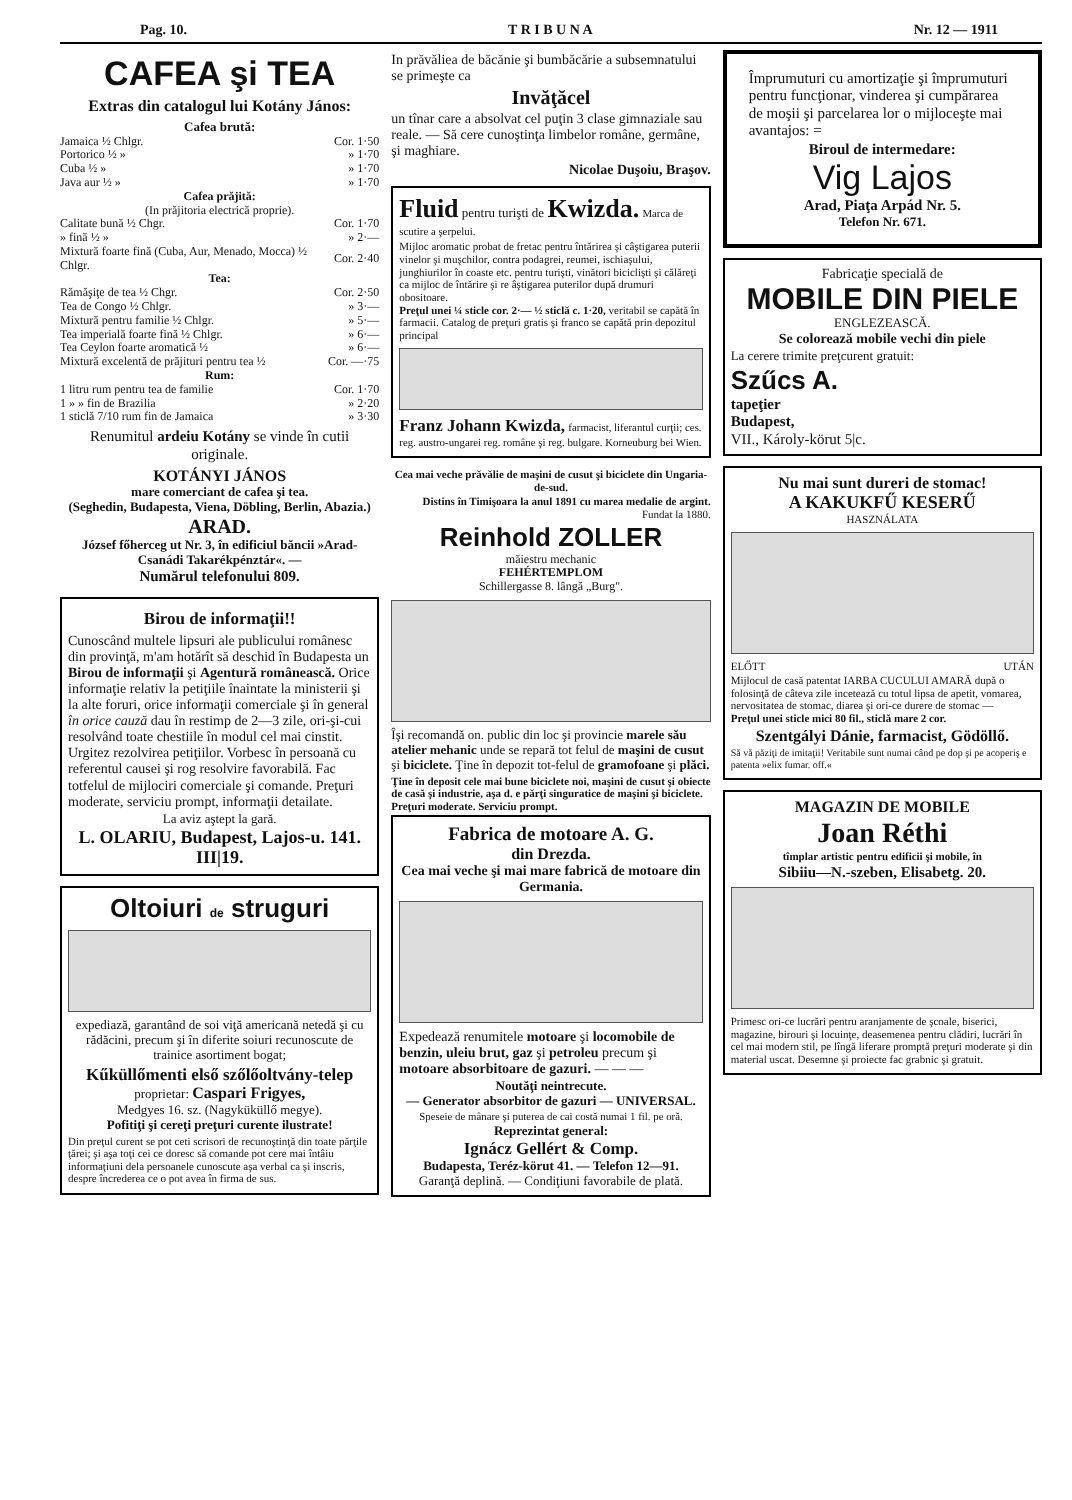Pag. 10. T R I B U N A Nr. 12 — 1911
CAFEA şi TEA
Extras din catalogul lui Kotány János:
Cafea brută:
| Jamaica ½ Chlgr. | Cor. 1·50 |
| Portorico ½ » | » 1·70 |
| Cuba ½ » | » 1·70 |
| Java aur ½ » | » 1·70 |
| Cafea prăjită: (In prăjitoria electrică proprie). | |
| Calitate bună ½ Chgr. | Cor. 1·70 |
| » fină ½ » | » 2·— |
| Mixtură foarte fină (Cuba, Aur, Menado, Mocca) ½ Chlgr. | Cor. 2·40 |
| Tea: | |
| Rămăşiţe de tea ½ Chgr. | Cor. 2·50 |
| Tea de Congo ½ Chlgr. | » 3·— |
| Mixtură pentru familie ½ Chlgr. | » 5·— |
| Tea imperială foarte fină ½ Chlgr. | » 6·— |
| Tea Ceylon foarte aromatică ½ | » 6·— |
| Mixtură excelentă de prăjituri pentru tea ½ | Cor. —·75 |
| Rum: | |
| 1 litru rum pentru tea de familie | Cor. 1·70 |
| 1 » » fin de Brazilia | » 2·20 |
| 1 sticlă 7/10 rum fin de Jamaica | » 3·30 |
Renumitul ardeiu Kotány se vinde în cutii originale.
KOTÁNYI JÁNOS
mare comerciant de cafea şi tea.
(Seghedin, Budapesta, Viena, Döbling, Berlin, Abazia.)
ARAD.
József főherceg ut Nr. 3, în edificiul băncii »Arad-Csanádi Takarékpénztár«. —
Numărul telefonului 809.
Birou de informaţii!!
Cunoscând multele lipsuri ale publicului românesc din provinţă, m'am hotărît să deschid în Budapesta un Birou de informaţii şi Agentură românească. Orice informaţie relativ la petiţiile înaintate la ministerii şi la alte foruri, orice informaţii comerciale şi în general în orice cauză dau în restimp de 2—3 zile, ori-şi-cui resolvând toate chestiile în modul cel mai cinstit. Urgitez rezolvirea petiţiilor. Vorbesc în persoană cu referentul causei şi rog resolvire favorabilă. Fac totfelul de mijlociri comerciale şi comande. Preţuri moderate, serviciu prompt, informaţii detailate.
La aviz aştept la gară.
L. OLARIU, Budapest, Lajos-u. 141. III|19.
Oltoiuri de struguri
expediază, garantând de soi viţă americană netedă şi cu rădăcini, precum şi în diferite soiuri recunoscute de trainice asortiment bogat;
Kűküllőmenti első szőlőoltvány-telep
proprietar: Caspari Frigyes,
Medgyes 16. sz. (Nagyküküllő megye).
Pofitiţi şi cereţi preţuri curente ilustrate!
Din preţul curent se pot ceti scrisori de recunoştinţă din toate părţile ţărei; şi aşa toţi cei ce doresc să comande pot cere mai întâiu informaţiuni dela persoanele cunoscute aşa verbal ca şi inscris, despre încrederea ce o pot avea în firma de sus.
In prăvăliea de băcănie şi bumbăcărie a subsemnatului se primeşte ca
Invăţăcel
un tînar care a absolvat cel puţin 3 clase gimnaziale sau reale. — Să cere cunoştinţa limbelor române, germâne, şi maghiare.
Nicolae Duşoiu, Braşov.
Fluid pentru turişti de Kwizda. Marca de scutire a şerpelui.
Mijloc aromatic probat de fretac pentru întărirea şi câştigarea puterii vinelor şi muşchilor, contra podagrei, reumei, ischiaşului, junghiurilor în coaste etc. pentru turişti, vinători biciclişti şi călăreţi ca mijloc de întărire şi re âştigarea puterilor după drumuri obositoare.
Preţul unei ¼ sticle cor. 2·— ½ sticlă c. 1·20, veritabil se capătă în farmacii. Catalog de preţuri gratis şi franco se capătă prin depozitul principal
Franz Johann Kwizda, farmacist, liferantul curţii; ces. reg. austro-ungarei reg. române şi reg. bulgare. Korneuburg bei Wien.
Cea mai veche prăvălie de maşini de cusut şi biciclete din Ungaria-de-sud.
Distins în Timişoara la anul 1891 cu marea medalie de argint.
Fundat la 1880.
Reinhold ZOLLER
măiestru mechanic
FEHÉRTEMPLOM
Schillergasse 8. lângă „Burg".
Îşi recomandă on. public din loc şi provincie marele său atelier mehanic unde se repară tot felul de maşini de cusut şi biciclete. Ţine în depozit tot-felul de gramofoane şi plăci.
Ţine în deposit cele mai bune biciclete noi, maşini de cusut şi obiecte de casă şi industrie, aşa d. e părţi singuratice de maşini şi biciclete.
Preţuri moderate. Serviciu prompt.
Fabrica de motoare A. G.
din Drezda.
Cea mai veche şi mai mare fabrică de motoare din Germania.
Expedează renumitele motoare şi locomobile de benzin, uleiu brut, gaz şi petroleu precum şi motoare absorbitoare de gazuri. — — —
Noutăţi neintrecute.
— Generator absorbitor de gazuri — UNIVERSAL.
Speseie de mânare şi puterea de cai costă numai 1 fil. pe oră.
Reprezintat general:
Ignácz Gellért & Comp.
Budapesta, Teréz-körut 41. — Telefon 12—91.
Garanţă deplină. — Condiţiuni favorabile de plată.
Împrumuturi cu amortizaţie şi împrumuturi pentru funcţionar, vinderea şi cumpărarea de moşii şi parcelarea lor o mijloceşte mai avantajos: =
Biroul de intermedare:
Vig Lajos
Arad, Piaţa Arpád Nr. 5.
Telefon Nr. 671.
Fabricaţie specială de
MOBILE DIN PIELE
ENGLEZEASCĂ.
Se colorează mobile vechi din piele
La cerere trimite preţcurent gratuit:
Szűcs A.
tapeţier
Budapest,
VII., Károly-körut 5|c.
Nu mai sunt dureri de stomac!
A KAKUKFŰ KESERŰ
HASZNÁLATA
ELŐTT UTÁN
Mijlocul de casă patentat IARBA CUCULUI AMARĂ după o folosinţă de câteva zile incetează cu totul lipsa de apetit, vomarea, nervositatea de stomac, diarea şi ori-ce durere de stomac —
Preţul unei sticle mici 80 fil., sticlă mare 2 cor.
Szentgályi Dánie, farmacist, Gödöllő.
Să vă păziţi de imitaţii! Veritabile sunt numai când pe dop şi pe acoperiş e patenta »elix fumar. off.«
MAGAZIN DE MOBILE
Joan Réthi
tîmplar artistic pentru edificii şi mobile, în
Sibiiu—N.-szeben, Elisabetg. 20.
Primesc ori-ce lucrări pentru aranjamente de şcoale, biserici, magazine, birouri şi locuinţe, deasemenea pentru clădiri, lucrări în cel mai modern stil, pe lîngă liferare promptă preţuri moderate şi din material uscat. Desemne şi proiecte fac grabnic şi gratuit.